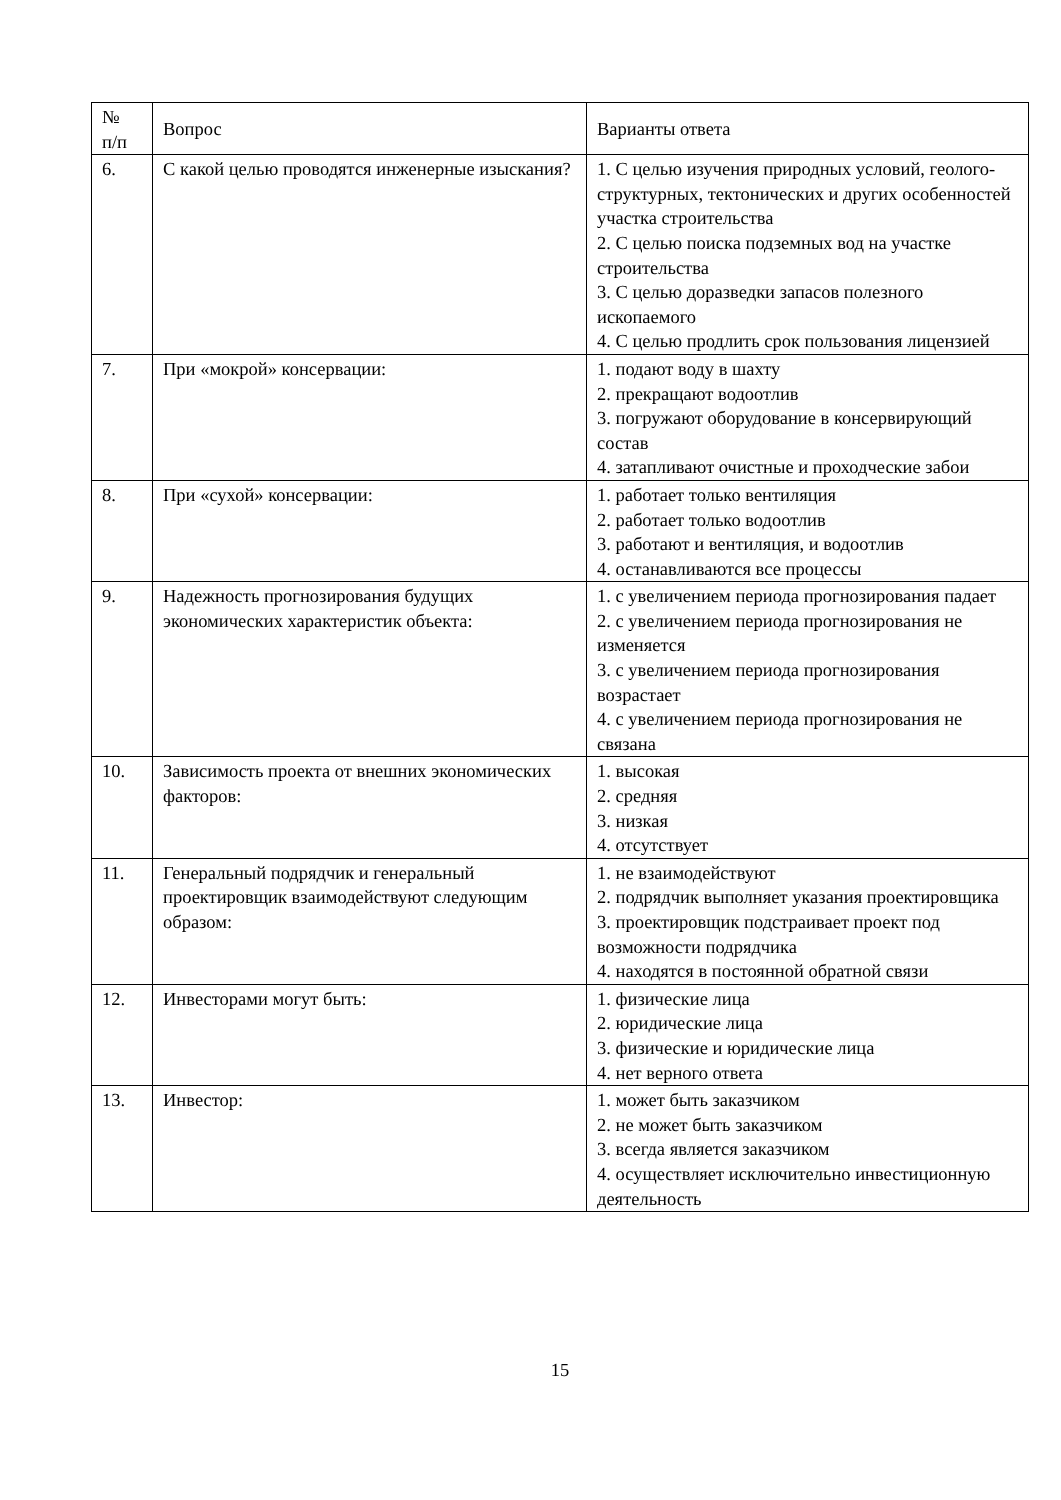| № п/п | Вопрос | Варианты ответа |
| --- | --- | --- |
| 6. | С какой целью проводятся инженерные изыскания? | 1. С целью изучения природных условий, геолого-структурных, тектонических и других особенностей участка строительства 2. С целью поиска подземных вод на участке строительства 3. С целью доразведки запасов полезного ископаемого 4. С целью продлить срок пользования лицензией |
| 7. | При «мокрой» консервации: | 1. подают воду в шахту 2. прекращают водоотлив 3. погружают оборудование в консервирующий состав 4. затапливают очистные и проходческие забои |
| 8. | При «сухой» консервации: | 1. работает только вентиляция 2. работает только водоотлив 3. работают и вентиляция, и водоотлив 4. останавливаются все процессы |
| 9. | Надежность прогнозирования будущих экономических характеристик объекта: | 1. с увеличением периода прогнозирования падает 2. с увеличением периода прогнозирования не изменяется 3. с увеличением периода прогнозирования возрастает 4. с увеличением периода прогнозирования не связана |
| 10. | Зависимость проекта от внешних экономических факторов: | 1. высокая 2. средняя 3. низкая 4. отсутствует |
| 11. | Генеральный подрядчик и генеральный проектировщик взаимодействуют следующим образом: | 1. не взаимодействуют 2. подрядчик выполняет указания проектировщика 3. проектировщик подстраивает проект под возможности подрядчика 4. находятся в постоянной обратной связи |
| 12. | Инвесторами могут быть: | 1. физические лица 2. юридические лица 3. физические и юридические лица 4. нет верного ответа |
| 13. | Инвестор: | 1. может быть заказчиком 2. не может быть заказчиком 3. всегда является заказчиком 4. осуществляет исключительно инвестиционную деятельность |
15